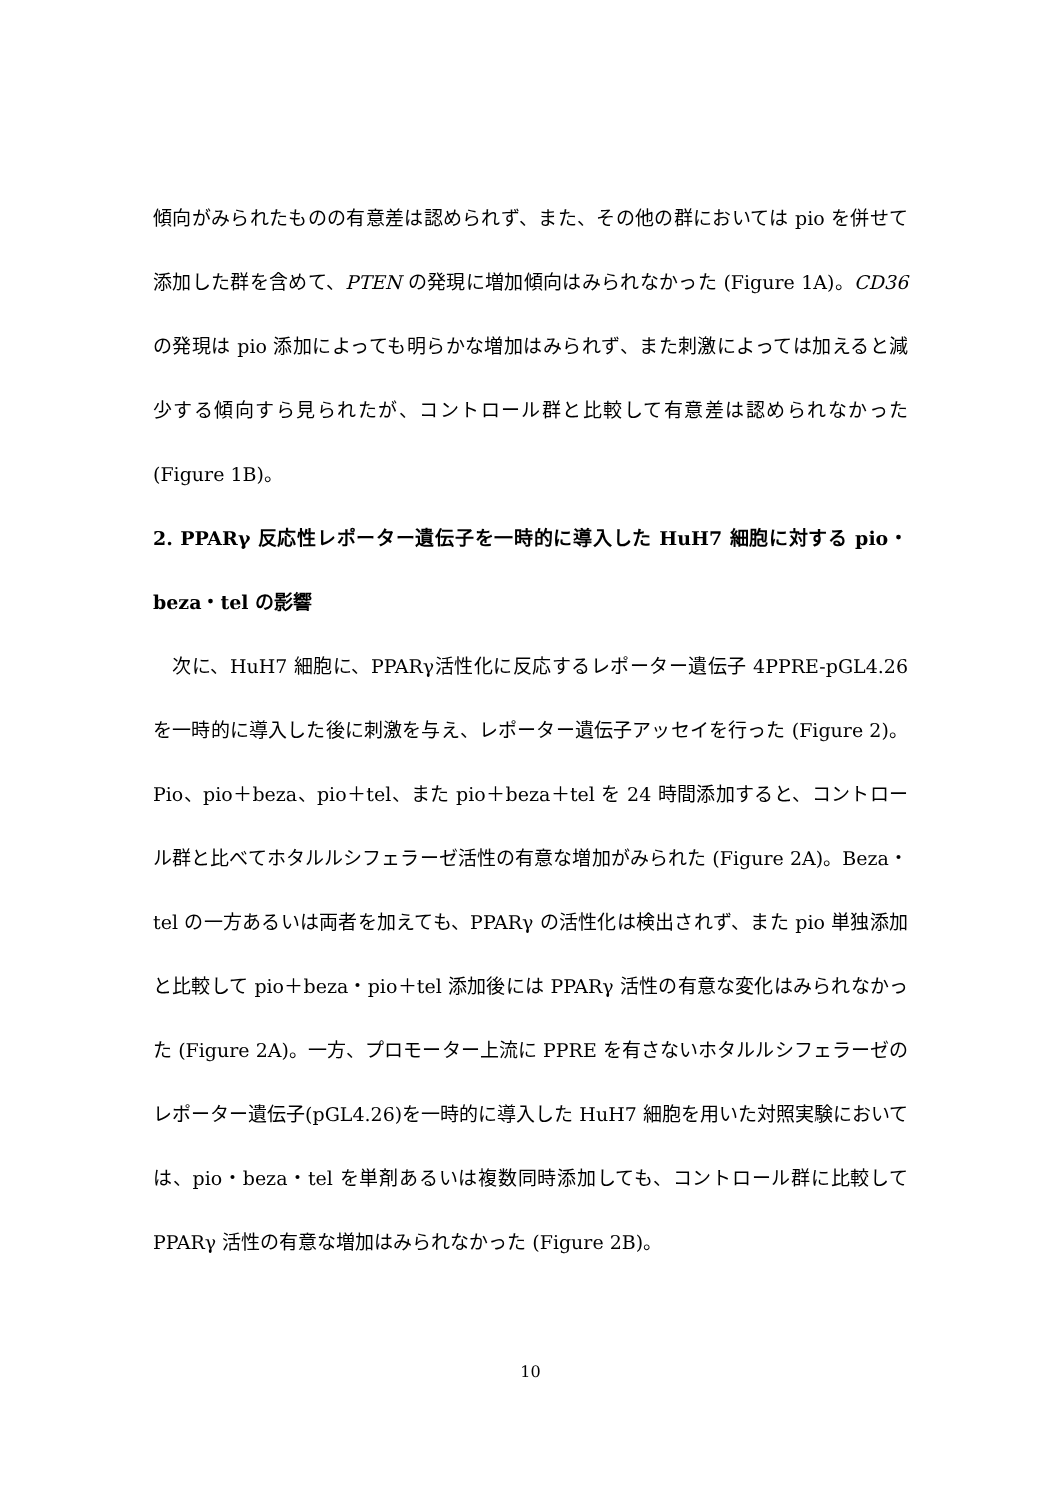傾向がみられたものの有意差は認められず、また、その他の群においては pio を併せて添加した群を含めて、PTEN の発現に増加傾向はみられなかった (Figure 1A)。CD36 の発現は pio 添加によっても明らかな増加はみられず、また刺激によっては加えると減少する傾向すら見られたが、コントロール群と比較して有意差は認められなかった (Figure 1B)。
2. PPARγ 反応性レポーター遺伝子を一時的に導入した HuH7 細胞に対する pio・beza・tel の影響
　次に、HuH7 細胞に、PPARγ活性化に反応するレポーター遺伝子 4PPRE-pGL4.26 を一時的に導入した後に刺激を与え、レポーター遺伝子アッセイを行った (Figure 2)。Pio、pio＋beza、pio＋tel、また pio＋beza＋tel を 24 時間添加すると、コントロール群と比べてホタルルシフェラーゼ活性の有意な増加がみられた (Figure 2A)。Beza・tel の一方あるいは両者を加えても、PPARγ の活性化は検出されず、また pio 単独添加と比較して pio＋beza・pio＋tel 添加後には PPARγ 活性の有意な変化はみられなかった (Figure 2A)。一方、プロモーター上流に PPRE を有さないホタルルシフェラーゼのレポーター遺伝子(pGL4.26)を一時的に導入した HuH7 細胞を用いた対照実験においては、pio・beza・tel を単剤あるいは複数同時添加しても、コントロール群に比較して PPARγ 活性の有意な増加はみられなかった (Figure 2B)。
10